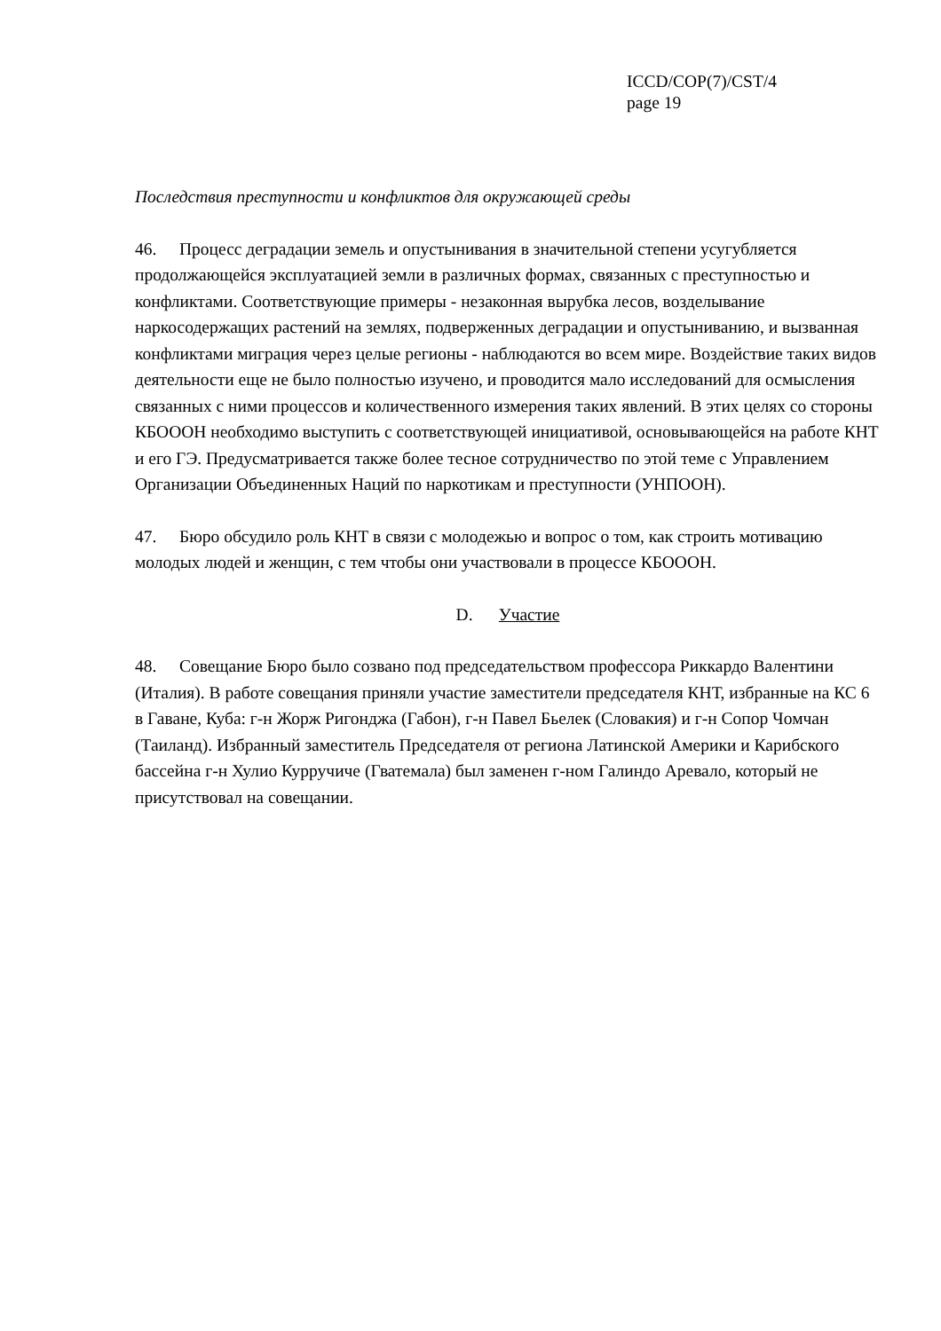ICCD/COP(7)/CST/4
page 19
Последствия преступности и конфликтов для окружающей среды
46. Процесс деградации земель и опустынивания в значительной степени усугубляется продолжающейся эксплуатацией земли в различных формах, связанных с преступностью и конфликтами. Соответствующие примеры - незаконная вырубка лесов, возделывание наркосодержащих растений на землях, подверженных деградации и опустыниванию, и вызванная конфликтами миграция через целые регионы - наблюдаются во всем мире. Воздействие таких видов деятельности еще не было полностью изучено, и проводится мало исследований для осмысления связанных с ними процессов и количественного измерения таких явлений. В этих целях со стороны КБОООН необходимо выступить с соответствующей инициативой, основывающейся на работе КНТ и его ГЭ. Предусматривается также более тесное сотрудничество по этой теме с Управлением Организации Объединенных Наций по наркотикам и преступности (УНПООН).
47. Бюро обсудило роль КНТ в связи с молодежью и вопрос о том, как строить мотивацию молодых людей и женщин, с тем чтобы они участвовали в процессе КБОООН.
D. Участие
48. Совещание Бюро было созвано под председательством профессора Риккардо Валентини (Италия). В работе совещания приняли участие заместители председателя КНТ, избранные на КС 6 в Гаване, Куба: г-н Жорж Ригонджа (Габон), г-н Павел Бьелек (Словакия) и г-н Сопор Чомчан (Таиланд). Избранный заместитель Председателя от региона Латинской Америки и Карибского бассейна г-н Хулио Курручиче (Гватемала) был заменен г-ном Галиндо Аревало, который не присутствовал на совещании.